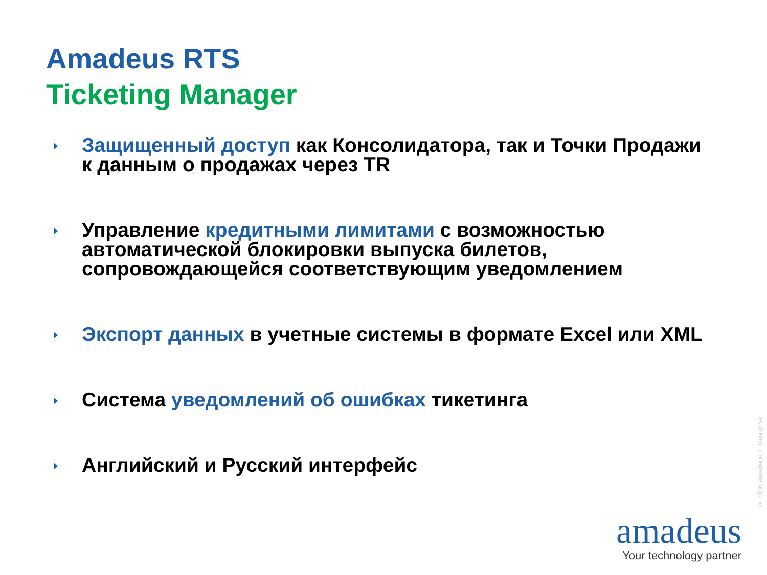Amadeus RTS
Ticketing Manager
Защищенный доступ как Консолидатора, так и Точки Продажи к данным о продажах через TR
Управление кредитными лимитами с возможностью автоматической блокировки выпуска билетов, сопровождающейся соответствующим уведомлением
Экспорт данных в учетные системы в формате Excel или XML
Система уведомлений об ошибках тикетинга
Английский и Русский интерфейс
© 2006 Amadeus IT Group SA
amadeus
Your technology partner